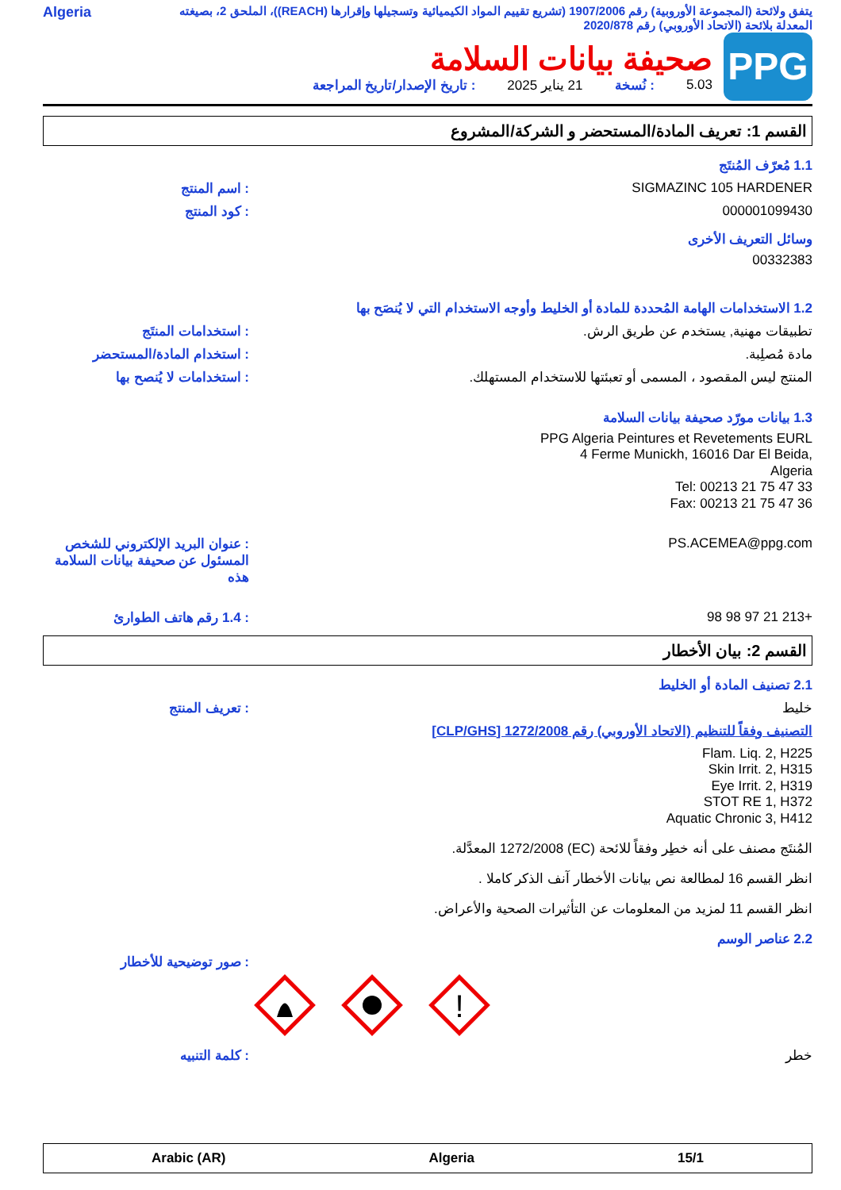يتفق ولائحة (المجموعة الأوروبية) رقم 1907/2006 (تشريع تقييم المواد الكيميائية وتسجيلها وإقرارها (REACH))، الملحق 2، بصيغته المعدلة بلائحة (الاتحاد الأوروبي) رقم 2020/878
Algeria
PPG
صحيفة بيانات السلامة
5.03: نُسخة 21 يناير 2025: تاريخ الإصدار/تاريخ المراجعة
القسم 1: تعريف المادة/المستحضر و الشركة/المشروع
1.1 مُعرّف المُنتَج
SIGMAZINC 105 HARDENER : اسم المنتج
000001099430 : كود المنتج
وسائل التعريف الأخرى
00332383
1.2 الاستخدامات الهامة المُحددة للمادة أو الخليط وأوجه الاستخدام التي لا يُنصَح بها
تطبيقات مهنية, يستخدم عن طريق الرش. : استخدامات المنتَج
مادة مُصلِبة. : استخدام المادة/المستحضر
المنتج ليس المقصود ، المسمى أو تعبئتها للاستخدام المستهلك. : استخدامات لا يُنصح بها
1.3 بيانات مورّد صحيفة بيانات السلامة
PPG Algeria Peintures et Revetements EURL
4 Ferme Munickh, 16016 Dar El Beida,
Algeria
Tel: 00213 21 75 47 33
Fax: 00213 21 75 47 36
PS.ACEMEA@ppg.com : عنوان البريد الإلكتروني للشخص المسئول عن صحيفة بيانات السلامة هذه
+213 21 97 98 98 : 1.4 رقم هاتف الطوارئ
القسم 2: بيان الأخطار
2.1 تصنيف المادة أو الخليط
خليط : تعريف المنتج
التصنيف وفقاً للتنظيم (الاتحاد الأوروبي) رقم 1272/2008 [CLP/GHS]
Flam. Liq. 2, H225
Skin Irrit. 2, H315
Eye Irrit. 2, H319
STOT RE 1, H372
Aquatic Chronic 3, H412
المُنتَج مصنف على أنه خطِر وفقاً للائحة (EC) 1272/2008 المعدَّلة.
انظر القسم 16 لمطالعة نص بيانات الأخطار آنف الذكر كاملا .
انظر القسم 11 لمزيد من المعلومات عن التأثيرات الصحية والأعراض.
2.2 عناصر الوسم
!
: صور توضيحية للأخطار
خطر : كلمة التنبيه
15/1 Algeria Arabic (AR)